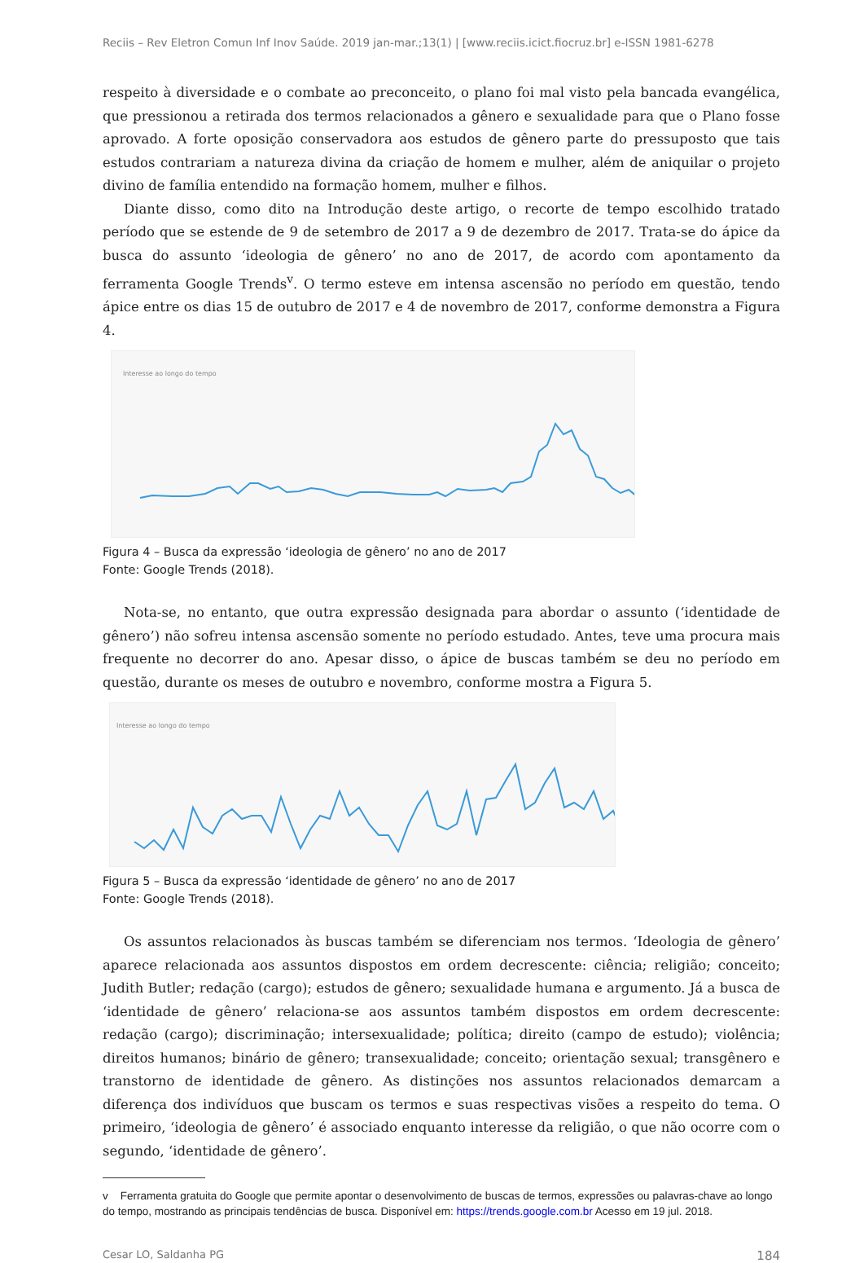Reciis – Rev Eletron Comun Inf Inov Saúde. 2019 jan-mar.;13(1) | [www.reciis.icict.fiocruz.br] e-ISSN 1981-6278
respeito à diversidade e o combate ao preconceito, o plano foi mal visto pela bancada evangélica, que pressionou a retirada dos termos relacionados a gênero e sexualidade para que o Plano fosse aprovado. A forte oposição conservadora aos estudos de gênero parte do pressuposto que tais estudos contrariam a natureza divina da criação de homem e mulher, além de aniquilar o projeto divino de família entendido na formação homem, mulher e filhos.
Diante disso, como dito na Introdução deste artigo, o recorte de tempo escolhido tratado período que se estende de 9 de setembro de 2017 a 9 de dezembro de 2017. Trata-se do ápice da busca do assunto ‘ideologia de gênero’ no ano de 2017, de acordo com apontamento da ferramenta Google Trends<sup>v</sup>. O termo esteve em intensa ascensão no período em questão, tendo ápice entre os dias 15 de outubro de 2017 e 4 de novembro de 2017, conforme demonstra a Figura 4.
Interesse ao longo do tempo
Figura 4 – Busca da expressão ‘ideologia de gênero’ no ano de 2017
Fonte: Google Trends (2018).
Nota-se, no entanto, que outra expressão designada para abordar o assunto (‘identidade de gênero’) não sofreu intensa ascensão somente no período estudado. Antes, teve uma procura mais frequente no decorrer do ano. Apesar disso, o ápice de buscas também se deu no período em questão, durante os meses de outubro e novembro, conforme mostra a Figura 5.
Interesse ao longo do tempo
Figura 5 – Busca da expressão ‘identidade de gênero’ no ano de 2017
Fonte: Google Trends (2018).
Os assuntos relacionados às buscas também se diferenciam nos termos. ‘Ideologia de gênero’ aparece relacionada aos assuntos dispostos em ordem decrescente: ciência; religião; conceito; Judith Butler; redação (cargo); estudos de gênero; sexualidade humana e argumento. Já a busca de ‘identidade de gênero’ relaciona-se aos assuntos também dispostos em ordem decrescente: redação (cargo); discriminação; intersexualidade; política; direito (campo de estudo); violência; direitos humanos; binário de gênero; transexualidade; conceito; orientação sexual; transgênero e transtorno de identidade de gênero. As distinções nos assuntos relacionados demarcam a diferença dos indivíduos que buscam os termos e suas respectivas visões a respeito do tema. O primeiro, ‘ideologia de gênero’ é associado enquanto interesse da religião, o que não ocorre com o segundo, ‘identidade de gênero’.
v Ferramenta gratuita do Google que permite apontar o desenvolvimento de buscas de termos, expressões ou palavras-chave ao longo do tempo, mostrando as principais tendências de busca. Disponível em: https://trends.google.com.br Acesso em 19 jul. 2018.
Cesar LO, Saldanha PG 184